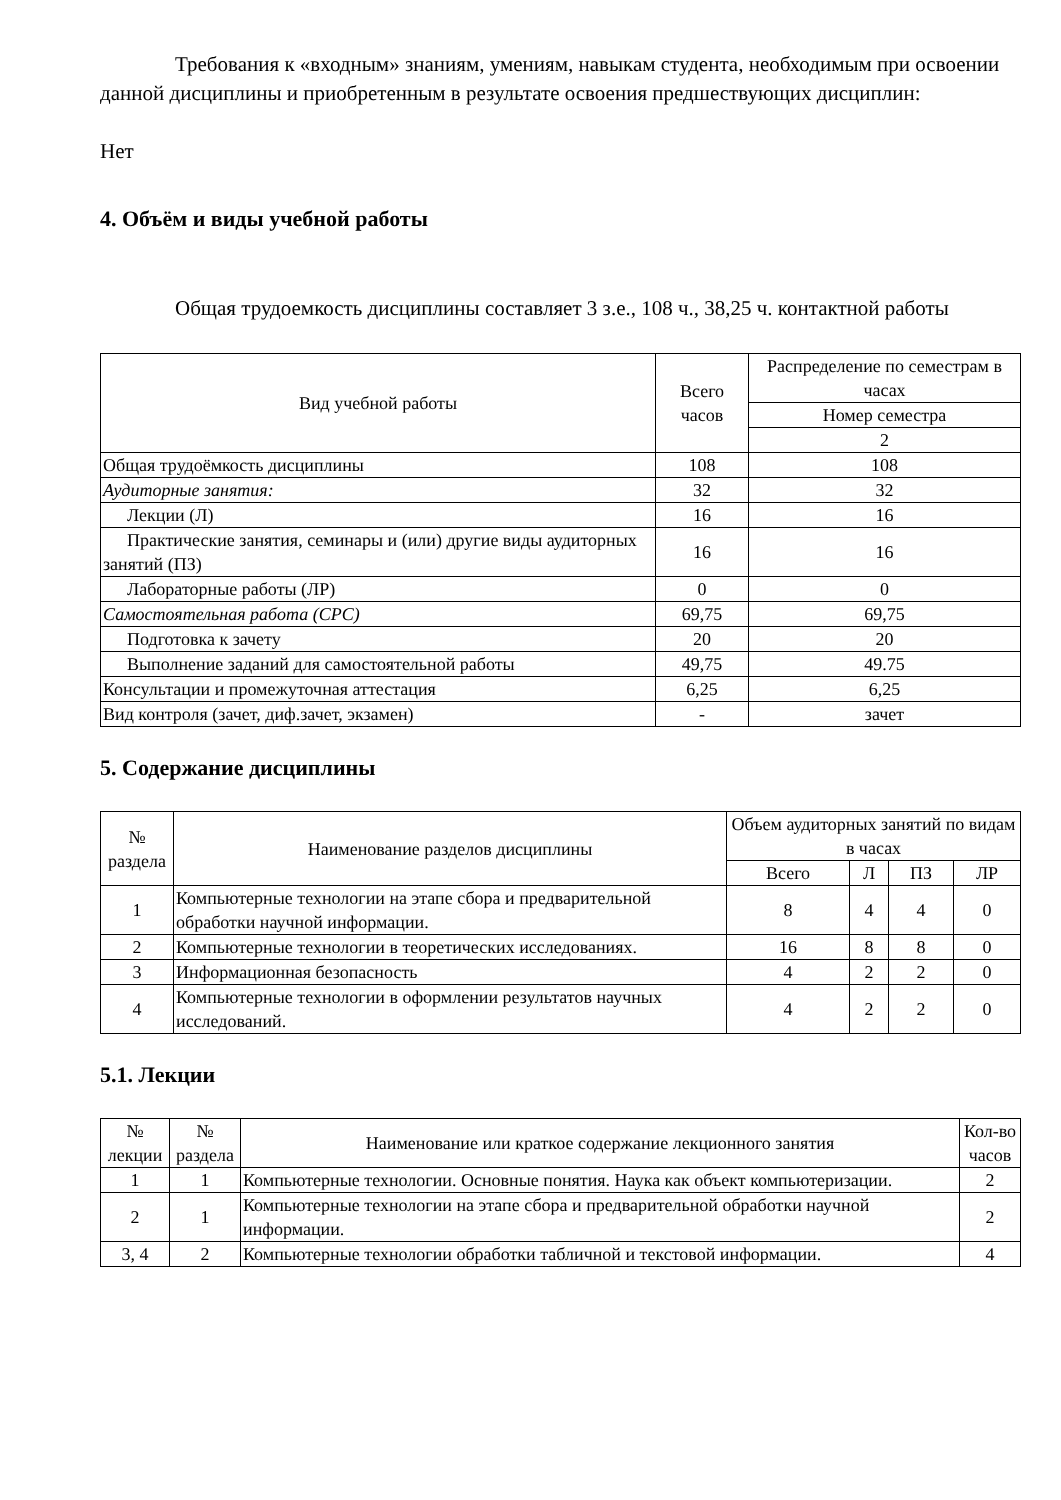Требования к «входным» знаниям, умениям, навыкам студента, необходимым при освоении данной дисциплины и приобретенным в результате освоения предшествующих дисциплин:
Нет
4. Объём и виды учебной работы
Общая трудоемкость дисциплины составляет 3 з.е., 108 ч., 38,25 ч. контактной работы
| Вид учебной работы | Всего часов | Распределение по семестрам в часах |
| --- | --- | --- |
| | | Номер семестра |
| | | 2 |
| Общая трудоёмкость дисциплины | 108 | 108 |
| Аудиторные занятия: | 32 | 32 |
| Лекции (Л) | 16 | 16 |
| Практические занятия, семинары и (или) другие виды аудиторных занятий (ПЗ) | 16 | 16 |
| Лабораторные работы (ЛР) | 0 | 0 |
| Самостоятельная работа (СРС) | 69,75 | 69,75 |
| Подготовка к зачету | 20 | 20 |
| Выполнение заданий для самостоятельной работы | 49,75 | 49.75 |
| Консультации и промежуточная аттестация | 6,25 | 6,25 |
| Вид контроля (зачет, диф.зачет, экзамен) | - | зачет |
5. Содержание дисциплины
| № раздела | Наименование разделов дисциплины | Объем аудиторных занятий по видам в часах | | | |
| --- | --- | --- | --- | --- | --- |
| | | Всего | Л | ПЗ | ЛР |
| 1 | Компьютерные технологии на этапе сбора и предварительной обработки научной информации. | 8 | 4 | 4 | 0 |
| 2 | Компьютерные технологии в теоретических исследованиях. | 16 | 8 | 8 | 0 |
| 3 | Информационная безопасность | 4 | 2 | 2 | 0 |
| 4 | Компьютерные технологии в оформлении результатов научных исследований. | 4 | 2 | 2 | 0 |
5.1. Лекции
| № лекции | № раздела | Наименование или краткое содержание лекционного занятия | Кол-во часов |
| --- | --- | --- | --- |
| 1 | 1 | Компьютерные технологии. Основные понятия. Наука как объект компьютеризации. | 2 |
| 2 | 1 | Компьютерные технологии на этапе сбора и предварительной обработки научной информации. | 2 |
| 3, 4 | 2 | Компьютерные технологии обработки табличной и текстовой информации. | 4 |